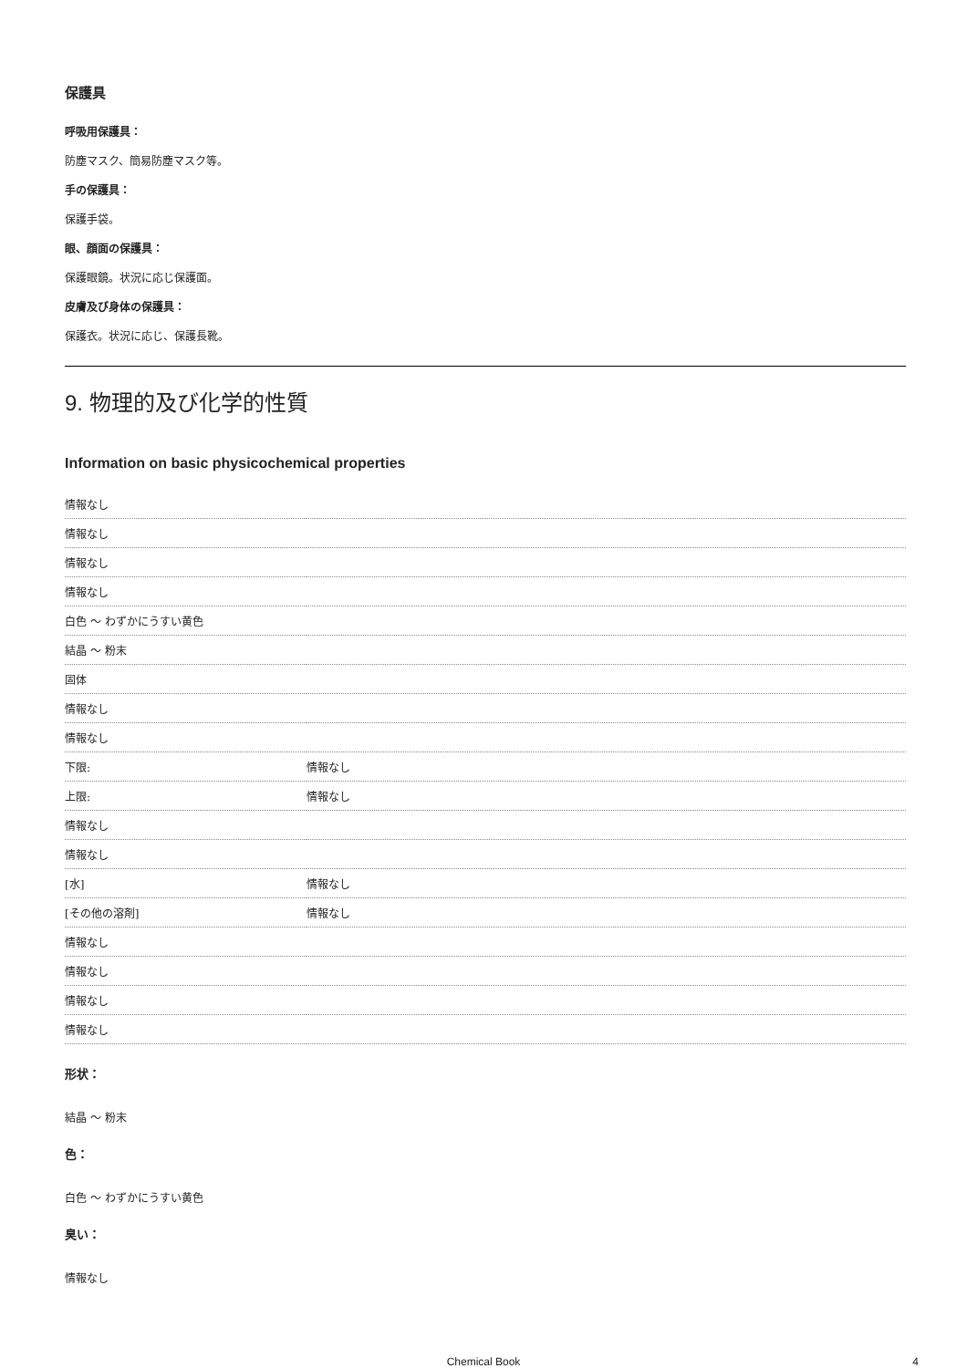保護具
呼吸用保護具：
防塵マスク、簡易防塵マスク等。
手の保護具：
保護手袋。
眼、顔面の保護具：
保護眼鏡。状況に応じ保護面。
皮膚及び身体の保護具：
保護衣。状況に応じ、保護長靴。
9. 物理的及び化学的性質
Information on basic physicochemical properties
| 情報なし | |
| 情報なし | |
| 情報なし | |
| 情報なし | |
| 白色 ～ わずかにうすい黄色 | |
| 結晶 ～ 粉末 | |
| 固体 | |
| 情報なし | |
| 情報なし | |
| 下限: | 情報なし |
| 上限: | 情報なし |
| 情報なし | |
| 情報なし | |
| [水] | 情報なし |
| [その他の溶剤] | 情報なし |
| 情報なし | |
| 情報なし | |
| 情報なし | |
| 情報なし | |
形状：
結晶 ～ 粉末
色：
白色 ～ わずかにうすい黄色
臭い：
情報なし
Chemical Book 4